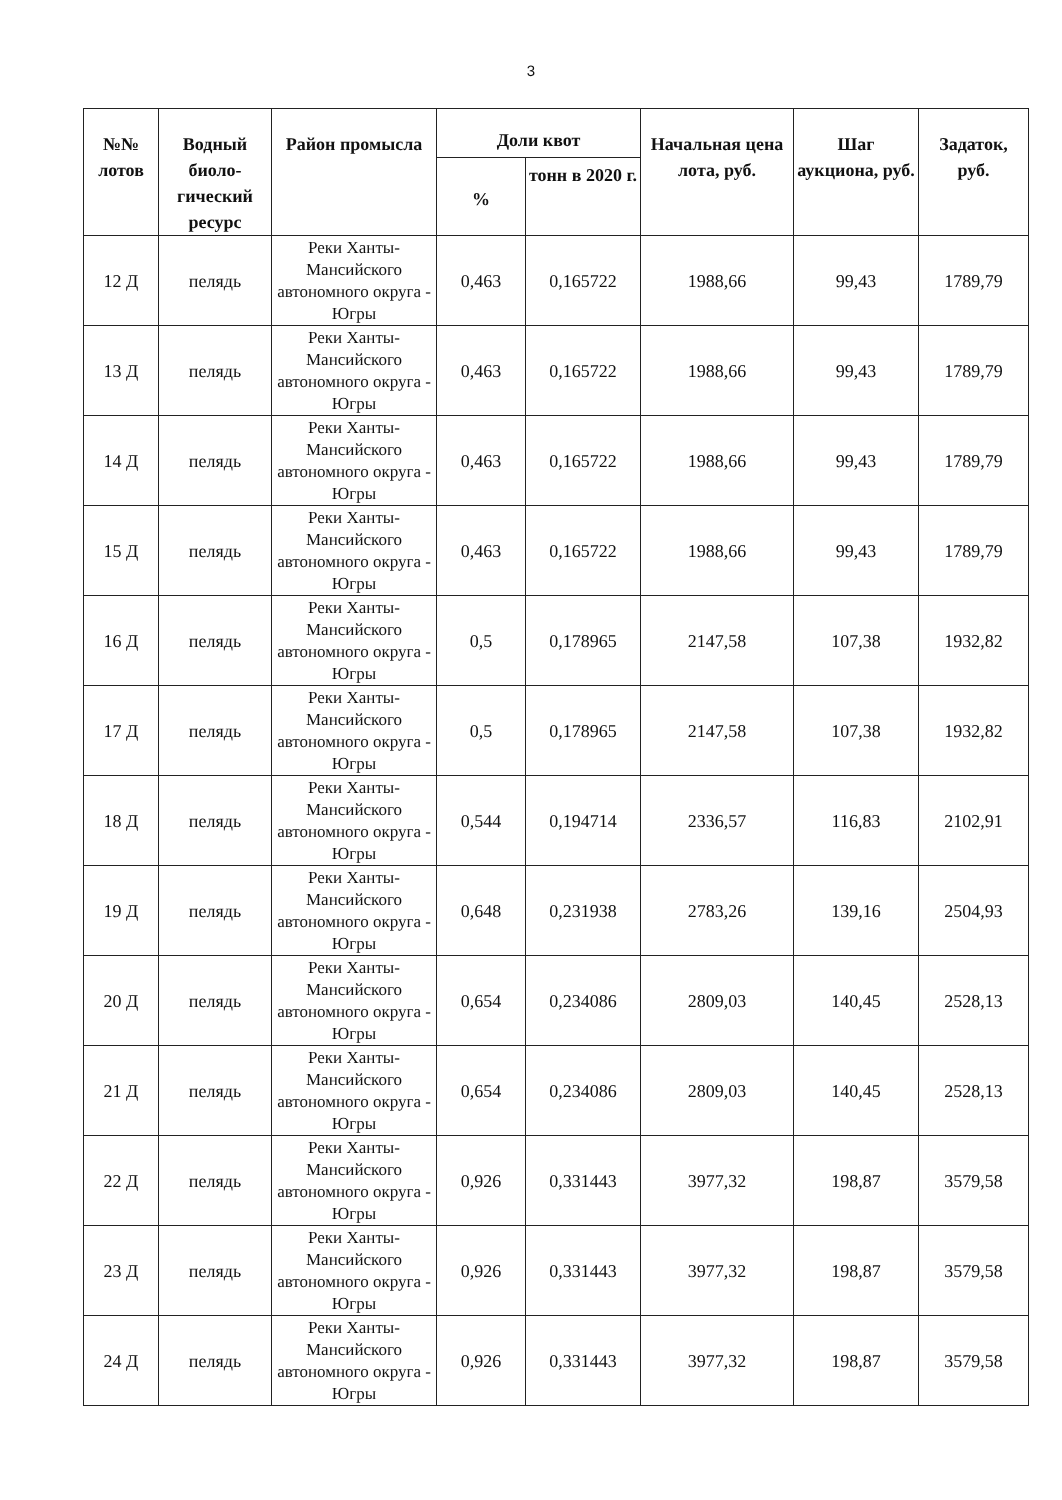3
| №№ лотов | Водный биоло-гический ресурс | Район промысла | Доли квот | | Начальная цена лота, руб. | Шаг аукциона, руб. | Задаток, руб. |
| --- | --- | --- | --- | --- | --- | --- | --- |
| | | | % | тонн в 2020 г. | | | |
| 12 Д | пелядь | Реки Ханты-Мансийского автономного округа - Югры | 0,463 | 0,165722 | 1988,66 | 99,43 | 1789,79 |
| 13 Д | пелядь | Реки Ханты-Мансийского автономного округа - Югры | 0,463 | 0,165722 | 1988,66 | 99,43 | 1789,79 |
| 14 Д | пелядь | Реки Ханты-Мансийского автономного округа - Югры | 0,463 | 0,165722 | 1988,66 | 99,43 | 1789,79 |
| 15 Д | пелядь | Реки Ханты-Мансийского автономного округа - Югры | 0,463 | 0,165722 | 1988,66 | 99,43 | 1789,79 |
| 16 Д | пелядь | Реки Ханты-Мансийского автономного округа - Югры | 0,5 | 0,178965 | 2147,58 | 107,38 | 1932,82 |
| 17 Д | пелядь | Реки Ханты-Мансийского автономного округа - Югры | 0,5 | 0,178965 | 2147,58 | 107,38 | 1932,82 |
| 18 Д | пелядь | Реки Ханты-Мансийского автономного округа - Югры | 0,544 | 0,194714 | 2336,57 | 116,83 | 2102,91 |
| 19 Д | пелядь | Реки Ханты-Мансийского автономного округа - Югры | 0,648 | 0,231938 | 2783,26 | 139,16 | 2504,93 |
| 20 Д | пелядь | Реки Ханты-Мансийского автономного округа - Югры | 0,654 | 0,234086 | 2809,03 | 140,45 | 2528,13 |
| 21 Д | пелядь | Реки Ханты-Мансийского автономного округа - Югры | 0,654 | 0,234086 | 2809,03 | 140,45 | 2528,13 |
| 22 Д | пелядь | Реки Ханты-Мансийского автономного округа - Югры | 0,926 | 0,331443 | 3977,32 | 198,87 | 3579,58 |
| 23 Д | пелядь | Реки Ханты-Мансийского автономного округа - Югры | 0,926 | 0,331443 | 3977,32 | 198,87 | 3579,58 |
| 24 Д | пелядь | Реки Ханты-Мансийского автономного округа - Югры | 0,926 | 0,331443 | 3977,32 | 198,87 | 3579,58 |